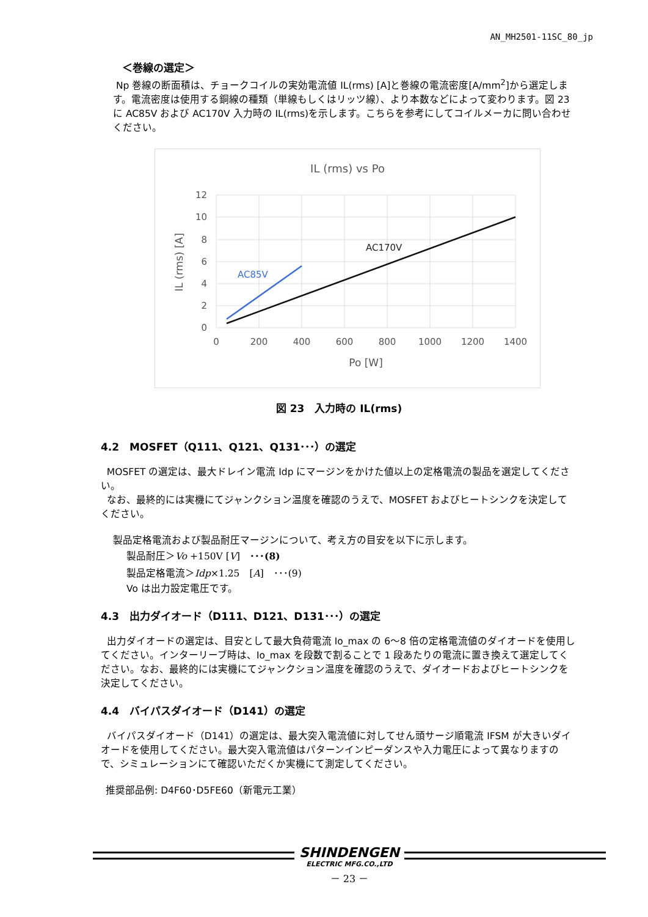AN_MH2501-11SC_80_jp
＜巻線の選定＞
Np 巻線の断面積は、チョークコイルの実効電流値 IL(rms) [A]と巻線の電流密度[A/mm<sup>2</sup>]から選定します。電流密度は使用する銅線の種類（単線もしくはリッツ線）、より本数などによって変わります。図 23 に AC85V および AC170V 入力時の IL(rms)を示します。こちらを参考にしてコイルメーカに問い合わせください。
IL (rms) vs Po
12
10
8
6
4
2
0
0
200
400
600
800
1000
1200
1400
Po [W]
IL (rms) [A]
AC170V
AC85V
図 23　入力時の IL(rms)
4.2　MOSFET（Q111、Q121、Q131･･･）の選定
MOSFET の選定は、最大ドレイン電流 Idp にマージンをかけた値以上の定格電流の製品を選定してください。
なお、最終的には実機にてジャンクション温度を確認のうえで、MOSFET およびヒートシンクを決定してください。
製品定格電流および製品耐圧マージンについて、考え方の目安を以下に示します。
製品耐圧＞Vo +150V [V]　･･･(8)
製品定格電流＞Idp×1.25　[A]　･･･(9)
Vo は出力設定電圧です。
4.3　出力ダイオード（D111、D121、D131･･･）の選定
出力ダイオードの選定は、目安として最大負荷電流 Io_max の 6～8 倍の定格電流値のダイオードを使用してください。インターリーブ時は、Io_max を段数で割ることで 1 段あたりの電流に置き換えて選定してください。なお、最終的には実機にてジャンクション温度を確認のうえで、ダイオードおよびヒートシンクを決定してください。
4.4　バイパスダイオード（D141）の選定
バイパスダイオード（D141）の選定は、最大突入電流値に対してせん頭サージ順電流 IFSM が大きいダイオードを使用してください。最大突入電流値はパターンインピーダンスや入力電圧によって異なりますので、シミュレーションにて確認いただくか実機にて測定してください。
推奨部品例: D4F60･D5FE60（新電元工業）
SHINDENGEN
ELECTRIC MFG.CO.,LTD
－ 23 －